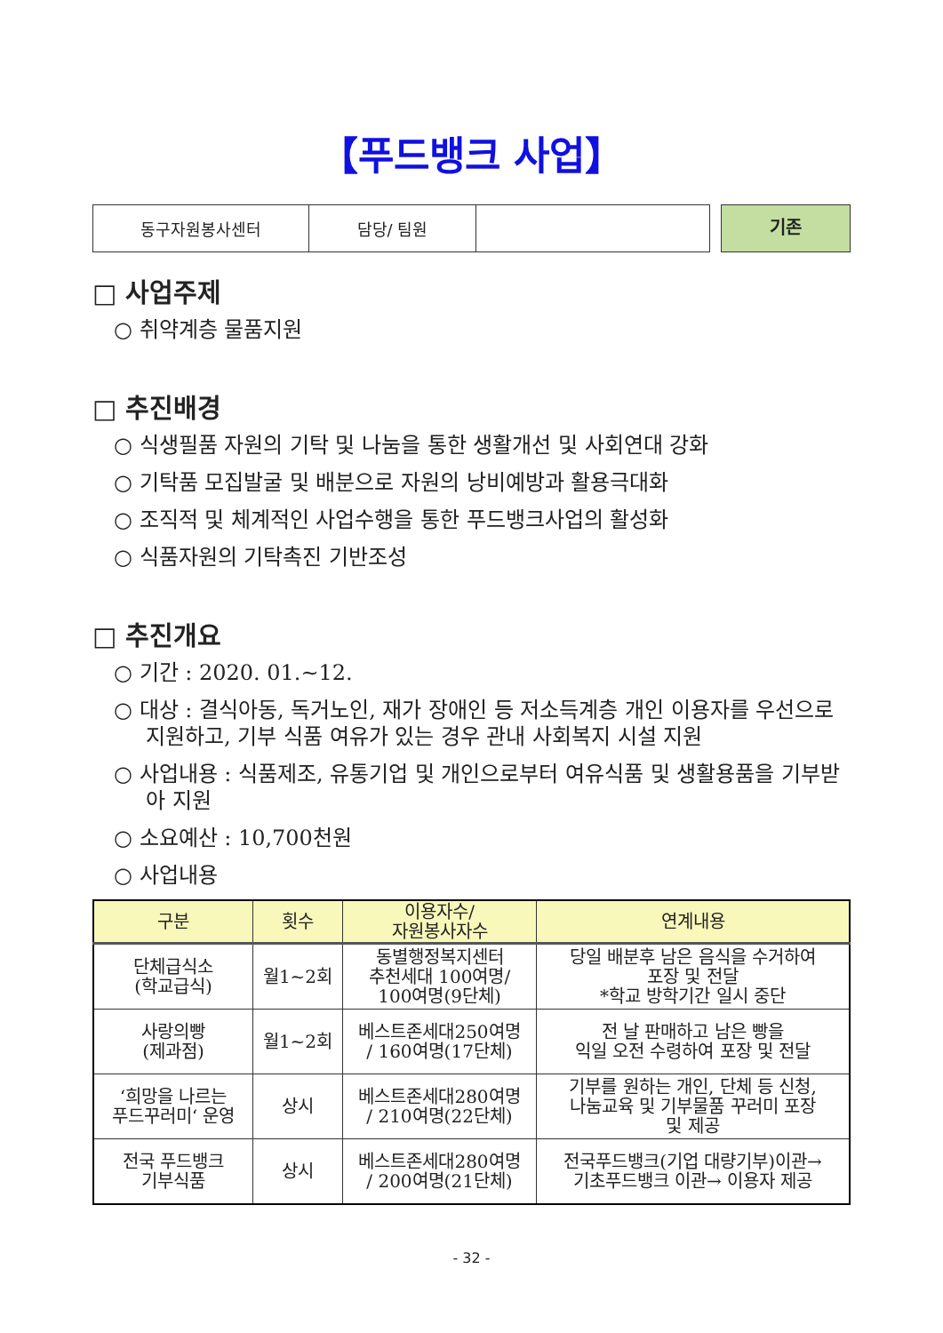【푸드뱅크 사업】
| 동구자원봉사센터 | 담당/ 팀원 | |
기존
□ 사업주제
○ 취약계층 물품지원
□ 추진배경
○ 식생필품 자원의 기탁 및 나눔을 통한 생활개선 및 사회연대 강화
○ 기탁품 모집발굴 및 배분으로 자원의 낭비예방과 활용극대화
○ 조직적 및 체계적인 사업수행을 통한 푸드뱅크사업의 활성화
○ 식품자원의 기탁촉진 기반조성
□ 추진개요
○ 기간 : 2020. 01.~12.
○ 대상 : 결식아동, 독거노인, 재가 장애인 등 저소득계층 개인 이용자를 우선으로 지원하고, 기부 식품 여유가 있는 경우 관내 사회복지 시설 지원
○ 사업내용 : 식품제조, 유통기업 및 개인으로부터 여유식품 및 생활용품을 기부받아 지원
○ 소요예산 : 10,700천원
○ 사업내용
| 구분 | 횟수 | 이용자수/ 자원봉사자수 | 연계내용 |
| --- | --- | --- | --- |
| 단체급식소 (학교급식) | 월1~2회 | 동별행정복지센터 추천세대 100여명/ 100여명(9단체) | 당일 배분후 남은 음식을 수거하여 포장 및 전달 *학교 방학기간 일시 중단 |
| 사랑의빵 (제과점) | 월1~2회 | 베스트존세대250여명 / 160여명(17단체) | 전 날 판매하고 남은 빵을 익일 오전 수령하여 포장 및 전달 |
| ‘희망을 나르는 푸드꾸러미‘ 운영 | 상시 | 베스트존세대280여명 / 210여명(22단체) | 기부를 원하는 개인, 단체 등 신청, 나눔교육 및 기부물품 꾸러미 포장 및 제공 |
| 전국 푸드뱅크 기부식품 | 상시 | 베스트존세대280여명 / 200여명(21단체) | 전국푸드뱅크(기업 대량기부)이관→ 기초푸드뱅크 이관→ 이용자 제공 |
- 32 -